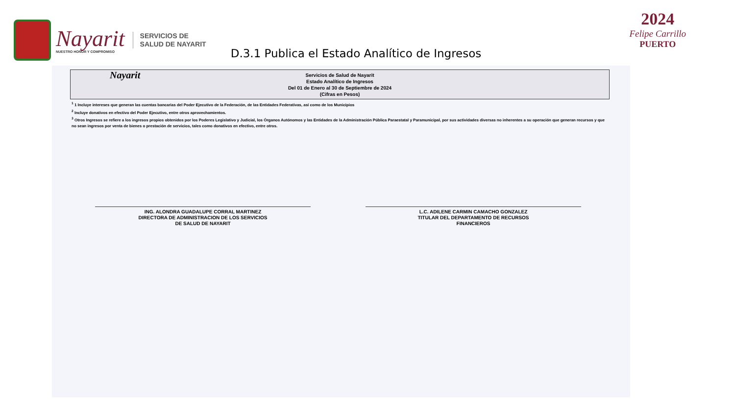Nayarit
NUESTRO HONOR Y COMPROMISO
SERVICIOS DE
SALUD DE NAYARIT
D.3.1 Publica el Estado Analítico de Ingresos
2024
Felipe Carrillo
PUERTO
Nayarit Servicios de Salud de Nayarit
Estado Analítico de Ingresos
Del 01 de Enero al 30 de Septiembre de 2024
(Cifras en Pesos)
<sup>1</sup> 1 Incluye intereses que generan las cuentas bancarias del Poder Ejecutivo de la Federación, de las Entidades Federativas, así como de los Municipios
<sup>2</sup> Incluye donativos en efectivo del Poder Ejecutivo, entre otros aprovechamientos.
<sup>3</sup> Otros Ingresos se refiere a los ingresos propios obtenidos por los Poderes Legislativo y Judicial, los Órganos Autónomos y las Entidades de la Administración Pública Paraestatal y Paramunicipal, por sus actividades diversas no inherentes a su operación que generan recursos y que no sean ingresos por venta de bienes o prestación de servicios, tales como donativos en efectivo, entre otros.
ING. ALONDRA GUADALUPE CORRAL MARTINEZ
DIRECTORA DE ADMINISTRACION DE LOS SERVICIOS
DE SALUD DE NAYARIT
L.C. ADILENE CARMIN CAMACHO GONZALEZ
TITULAR DEL DEPARTAMENTO DE RECURSOS
FINANCIEROS